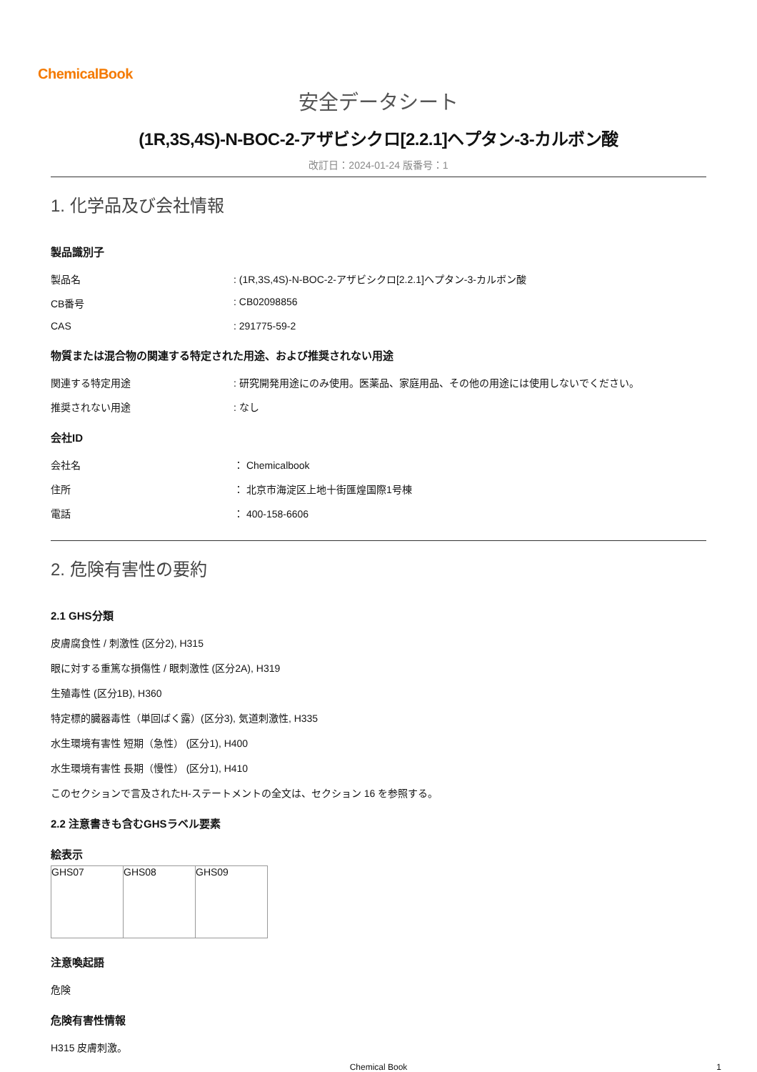ChemicalBook
安全データシート
(1R,3S,4S)-N-BOC-2-アザビシクロ[2.2.1]ヘプタン-3-カルボン酸
改訂日：2024-01-24 版番号：1
1. 化学品及び会社情報
製品識別子
製品名 : (1R,3S,4S)-N-BOC-2-アザビシクロ[2.2.1]ヘプタン-3-カルボン酸
CB番号 : CB02098856
CAS : 291775-59-2
物質または混合物の関連する特定された用途、および推奨されない用途
関連する特定用途 : 研究開発用途にのみ使用。医薬品、家庭用品、その他の用途には使用しないでください。
推奨されない用途 : なし
会社ID
会社名 ： Chemicalbook
住所 ： 北京市海淀区上地十街匯煌国際1号棟
電話 ： 400-158-6606
2. 危険有害性の要約
2.1 GHS分類
皮膚腐食性 / 刺激性 (区分2), H315
眼に対する重篤な損傷性 / 眼刺激性 (区分2A), H319
生殖毒性 (区分1B), H360
特定標的臓器毒性（単回ばく露）(区分3), 気道刺激性, H335
水生環境有害性 短期（急性） (区分1), H400
水生環境有害性 長期（慢性） (区分1), H410
このセクションで言及されたH-ステートメントの全文は、セクション 16 を参照する。
2.2 注意書きも含むGHSラベル要素
絵表示
| GHS07 | GHS08 | GHS09 |
注意喚起語
危険
危険有害性情報
H315 皮膚刺激。
Chemical Book 1